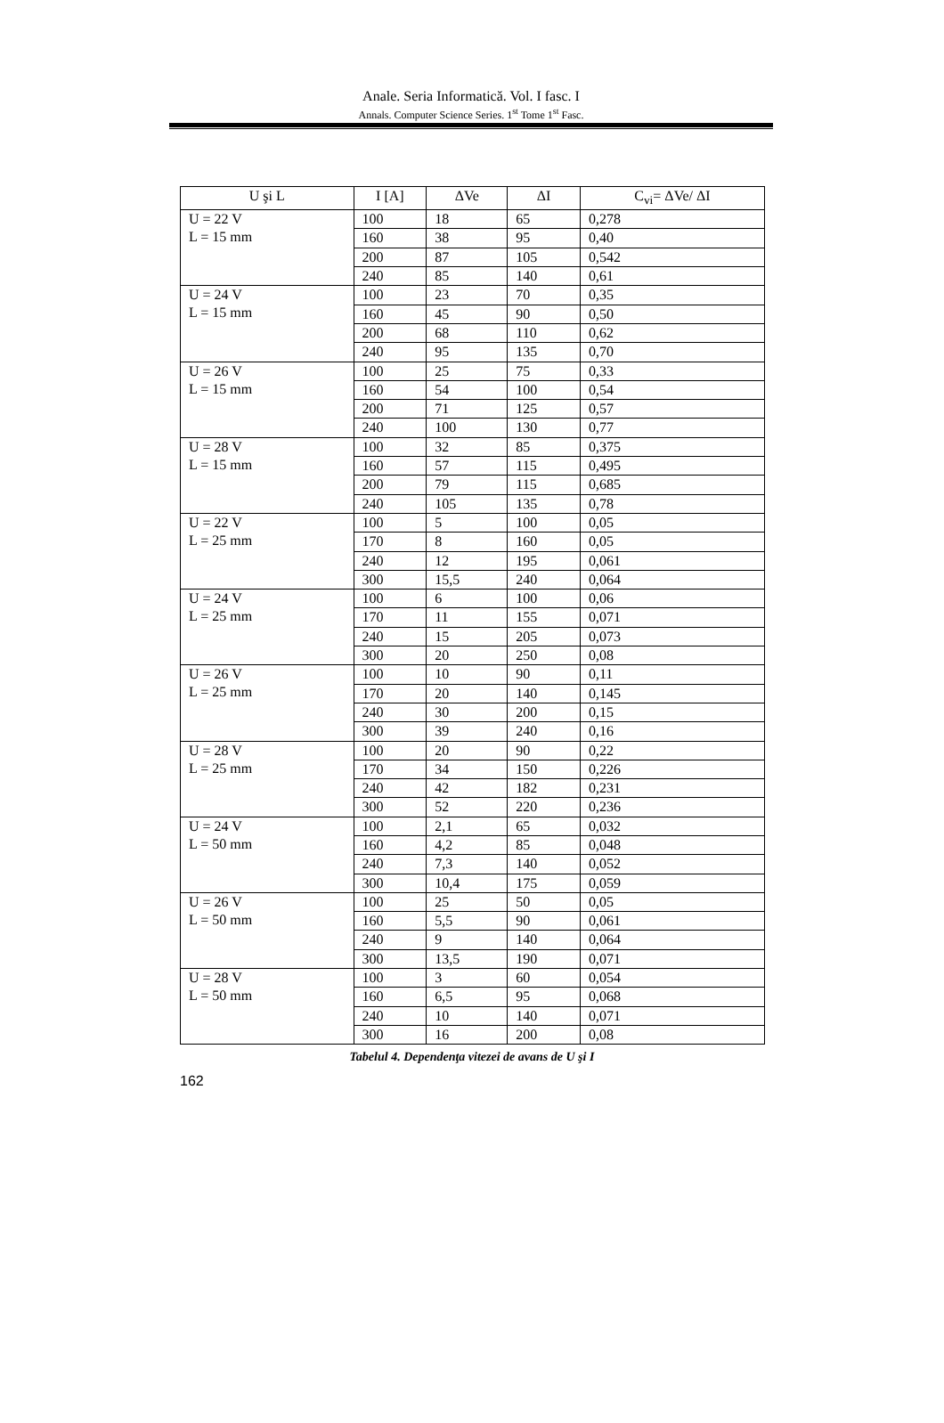Anale. Seria Informatică. Vol. I fasc. I
Annals. Computer Science Series. 1<sup>st</sup> Tome 1<sup>st</sup> Fasc.
| U şi L | I [A] | ΔVe | ΔI | C<sub>vi</sub>= ΔVe/ ΔI |
| --- | --- | --- | --- | --- |
| U = 22 V L = 15 mm | 100 | 18 | 65 | 0,278 |
| | 160 | 38 | 95 | 0,40 |
| | 200 | 87 | 105 | 0,542 |
| | 240 | 85 | 140 | 0,61 |
| U = 24 V L = 15 mm | 100 | 23 | 70 | 0,35 |
| | 160 | 45 | 90 | 0,50 |
| | 200 | 68 | 110 | 0,62 |
| | 240 | 95 | 135 | 0,70 |
| U = 26 V L = 15 mm | 100 | 25 | 75 | 0,33 |
| | 160 | 54 | 100 | 0,54 |
| | 200 | 71 | 125 | 0,57 |
| | 240 | 100 | 130 | 0,77 |
| U = 28 V L = 15 mm | 100 | 32 | 85 | 0,375 |
| | 160 | 57 | 115 | 0,495 |
| | 200 | 79 | 115 | 0,685 |
| | 240 | 105 | 135 | 0,78 |
| U = 22 V L = 25 mm | 100 | 5 | 100 | 0,05 |
| | 170 | 8 | 160 | 0,05 |
| | 240 | 12 | 195 | 0,061 |
| | 300 | 15,5 | 240 | 0,064 |
| U = 24 V L = 25 mm | 100 | 6 | 100 | 0,06 |
| | 170 | 11 | 155 | 0,071 |
| | 240 | 15 | 205 | 0,073 |
| | 300 | 20 | 250 | 0,08 |
| U = 26 V L = 25 mm | 100 | 10 | 90 | 0,11 |
| | 170 | 20 | 140 | 0,145 |
| | 240 | 30 | 200 | 0,15 |
| | 300 | 39 | 240 | 0,16 |
| U = 28 V L = 25 mm | 100 | 20 | 90 | 0,22 |
| | 170 | 34 | 150 | 0,226 |
| | 240 | 42 | 182 | 0,231 |
| | 300 | 52 | 220 | 0,236 |
| U = 24 V L = 50 mm | 100 | 2,1 | 65 | 0,032 |
| | 160 | 4,2 | 85 | 0,048 |
| | 240 | 7,3 | 140 | 0,052 |
| | 300 | 10,4 | 175 | 0,059 |
| U = 26 V L = 50 mm | 100 | 25 | 50 | 0,05 |
| | 160 | 5,5 | 90 | 0,061 |
| | 240 | 9 | 140 | 0,064 |
| | 300 | 13,5 | 190 | 0,071 |
| U = 28 V L = 50 mm | 100 | 3 | 60 | 0,054 |
| | 160 | 6,5 | 95 | 0,068 |
| | 240 | 10 | 140 | 0,071 |
| | 300 | 16 | 200 | 0,08 |
Tabelul 4. Dependenţa vitezei de avans de U şi I
162